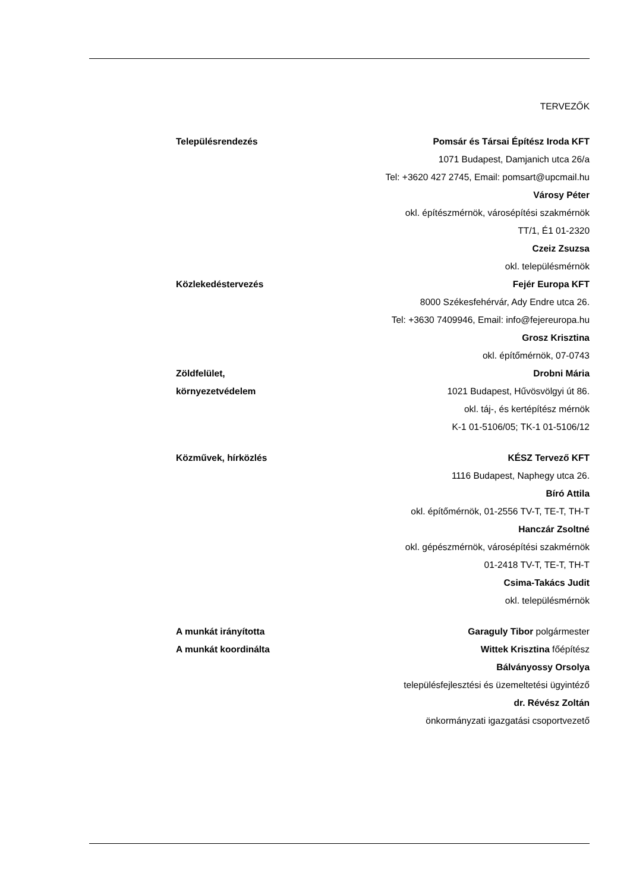TERVEZŐK
Településrendezés Pomsár és Társai Építész Iroda KFT
1071 Budapest, Damjanich utca 26/a
Tel: +3620 427 2745, Email: pomsart@upcmail.hu
Városy Péter
okl. építészmérnök, városépítési szakmérnök
TT/1, É1 01-2320
Czeiz Zsuzsa
okl. településmérnök
Közlekedéstervezés Fejér Europa KFT
8000 Székesfehérvár, Ady Endre utca 26.
Tel: +3630 7409946, Email: info@fejereuropa.hu
Grosz Krisztina
okl. építőmérnök, 07-0743
Zöldfelület,
környezetvédelem
Drobni Mária
1021 Budapest, Hűvösvölgyi út 86.
okl. táj-, és kertépítész mérnök
K-1 01-5106/05; TK-1 01-5106/12
Közművek, hírközlés KÉSZ Tervező KFT
1116 Budapest, Naphegy utca 26.
Bíró Attila
okl. építőmérnök, 01-2556 TV-T, TE-T, TH-T
Hanczár Zsoltné
okl. gépészmérnök, városépítési szakmérnök
01-2418 TV-T, TE-T, TH-T
Csima-Takács Judit
okl. településmérnök
A munkát irányította
A munkát koordinálta
Garaguly Tibor polgármester
Wittek Krisztina főépítész
Bálványossy Orsolya
településfejlesztési és üzemeltetési ügyintéző
dr. Révész Zoltán
önkormányzati igazgatási csoportvezető